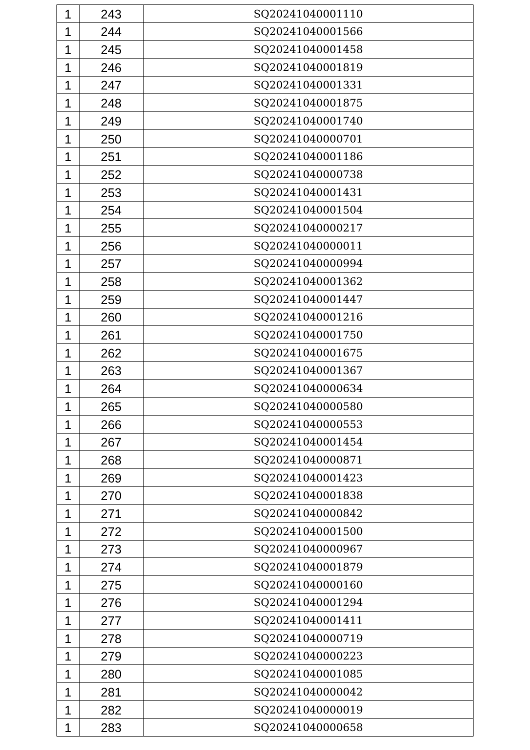| 1 | 243 | SQ20241040001110 |
| 1 | 244 | SQ20241040001566 |
| 1 | 245 | SQ20241040001458 |
| 1 | 246 | SQ20241040001819 |
| 1 | 247 | SQ20241040001331 |
| 1 | 248 | SQ20241040001875 |
| 1 | 249 | SQ20241040001740 |
| 1 | 250 | SQ20241040000701 |
| 1 | 251 | SQ20241040001186 |
| 1 | 252 | SQ20241040000738 |
| 1 | 253 | SQ20241040001431 |
| 1 | 254 | SQ20241040001504 |
| 1 | 255 | SQ20241040000217 |
| 1 | 256 | SQ20241040000011 |
| 1 | 257 | SQ20241040000994 |
| 1 | 258 | SQ20241040001362 |
| 1 | 259 | SQ20241040001447 |
| 1 | 260 | SQ20241040001216 |
| 1 | 261 | SQ20241040001750 |
| 1 | 262 | SQ20241040001675 |
| 1 | 263 | SQ20241040001367 |
| 1 | 264 | SQ20241040000634 |
| 1 | 265 | SQ20241040000580 |
| 1 | 266 | SQ20241040000553 |
| 1 | 267 | SQ20241040001454 |
| 1 | 268 | SQ20241040000871 |
| 1 | 269 | SQ20241040001423 |
| 1 | 270 | SQ20241040001838 |
| 1 | 271 | SQ20241040000842 |
| 1 | 272 | SQ20241040001500 |
| 1 | 273 | SQ20241040000967 |
| 1 | 274 | SQ20241040001879 |
| 1 | 275 | SQ20241040000160 |
| 1 | 276 | SQ20241040001294 |
| 1 | 277 | SQ20241040001411 |
| 1 | 278 | SQ20241040000719 |
| 1 | 279 | SQ20241040000223 |
| 1 | 280 | SQ20241040001085 |
| 1 | 281 | SQ20241040000042 |
| 1 | 282 | SQ20241040000019 |
| 1 | 283 | SQ20241040000658 |